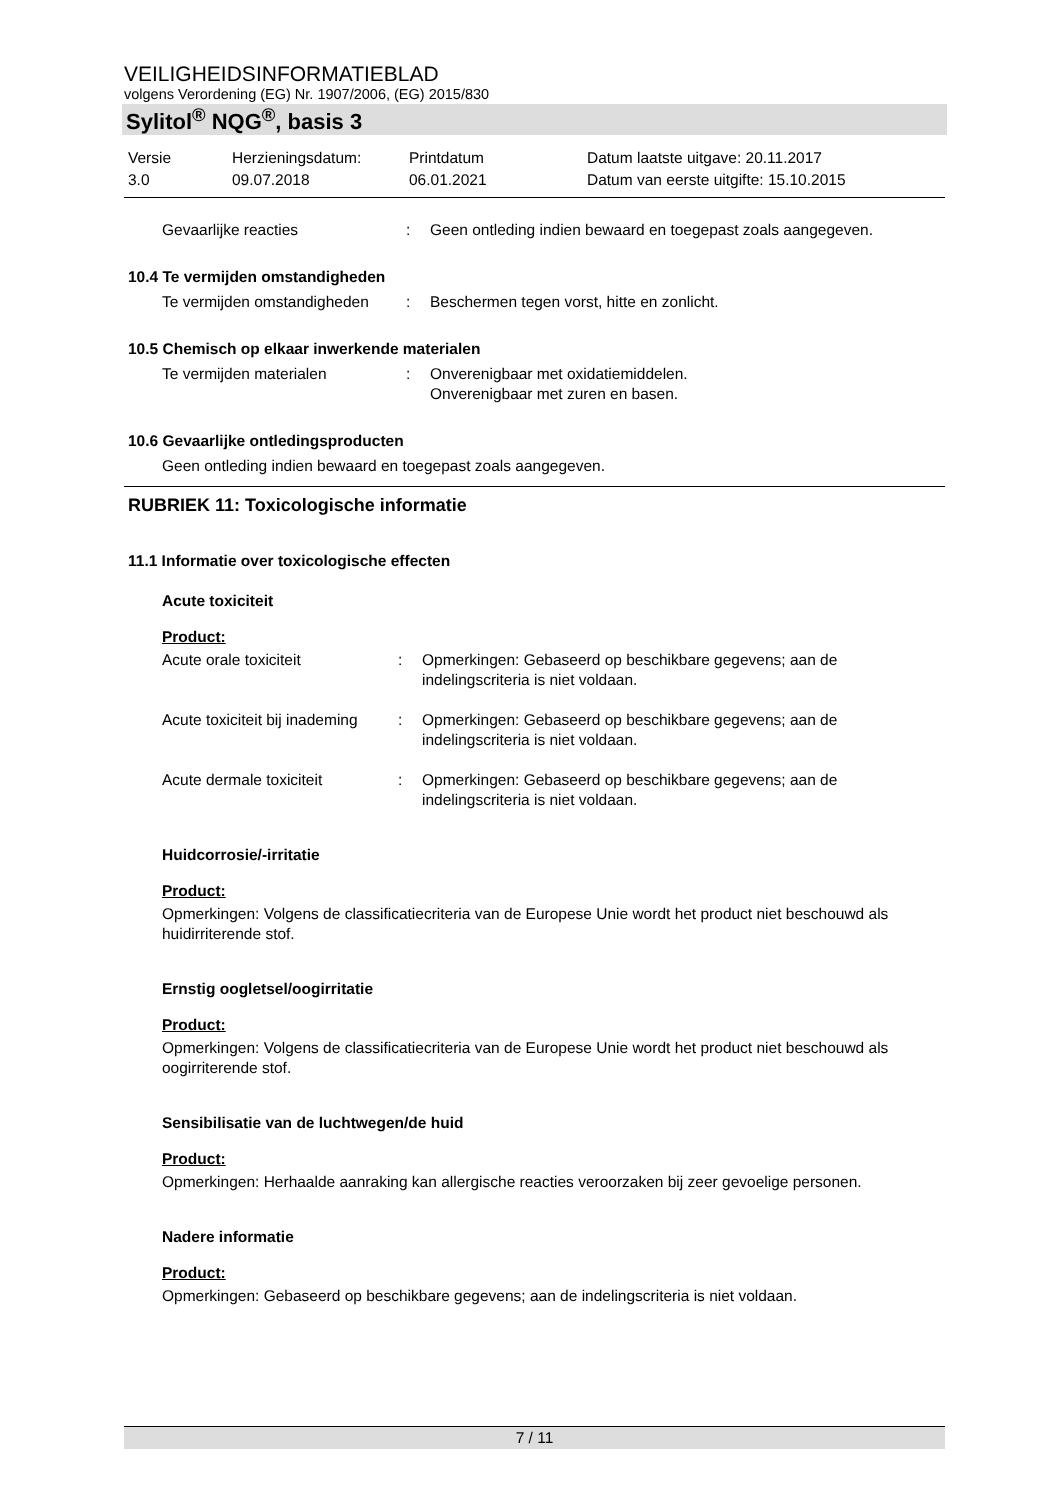VEILIGHEIDSINFORMATIEBLAD
volgens Verordening (EG) Nr. 1907/2006, (EG) 2015/830
Sylitol<sup>®</sup> NQG<sup>®</sup>, basis 3
Versie
3.0
Herzieningsdatum:
09.07.2018
Printdatum
06.01.2021
Datum laatste uitgave: 20.11.2017
Datum van eerste uitgifte: 15.10.2015
Gevaarlijke reacties : Geen ontleding indien bewaard en toegepast zoals aangegeven.
10.4 Te vermijden omstandigheden
Te vermijden omstandigheden
: Beschermen tegen vorst, hitte en zonlicht.
10.5 Chemisch op elkaar inwerkende materialen
Te vermijden materialen : Onverenigbaar met oxidatiemiddelen.
Onverenigbaar met zuren en basen.
10.6 Gevaarlijke ontledingsproducten
Geen ontleding indien bewaard en toegepast zoals aangegeven.
RUBRIEK 11: Toxicologische informatie
11.1 Informatie over toxicologische effecten
Acute toxiciteit
Product:
Acute orale toxiciteit : Opmerkingen: Gebaseerd op beschikbare gegevens; aan de indelingscriteria is niet voldaan.
Acute toxiciteit bij inademing
: Opmerkingen: Gebaseerd op beschikbare gegevens; aan de indelingscriteria is niet voldaan.
Acute dermale toxiciteit : Opmerkingen: Gebaseerd op beschikbare gegevens; aan de indelingscriteria is niet voldaan.
Huidcorrosie/-irritatie
Product:
Opmerkingen: Volgens de classificatiecriteria van de Europese Unie wordt het product niet beschouwd als huidirriterende stof.
Ernstig oogletsel/oogirritatie
Product:
Opmerkingen: Volgens de classificatiecriteria van de Europese Unie wordt het product niet beschouwd als oogirriterende stof.
Sensibilisatie van de luchtwegen/de huid
Product:
Opmerkingen: Herhaalde aanraking kan allergische reacties veroorzaken bij zeer gevoelige personen.
Nadere informatie
Product:
Opmerkingen: Gebaseerd op beschikbare gegevens; aan de indelingscriteria is niet voldaan.
7 / 11